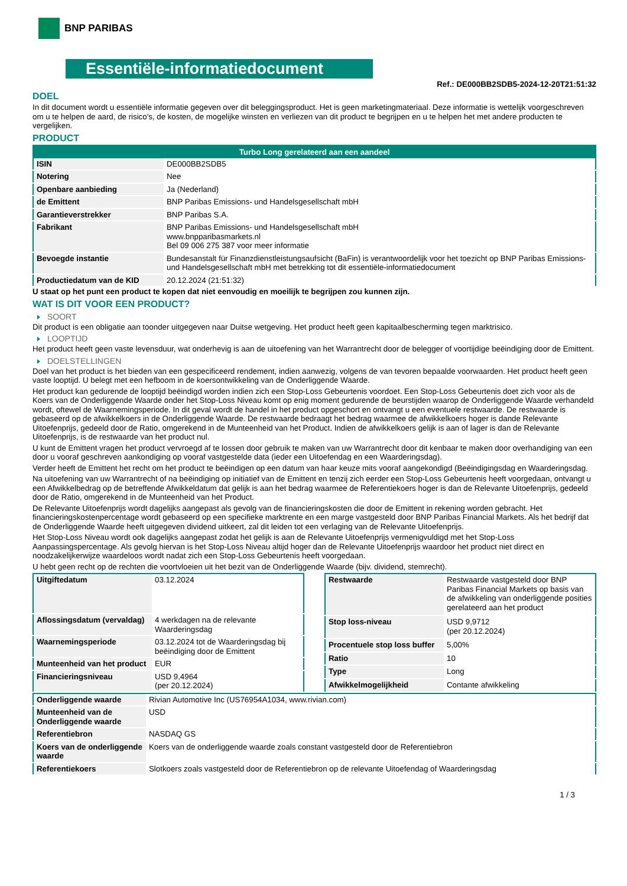BNP PARIBAS
Essentiële-informatiedocument
Ref.: DE000BB2SDB5-2024-12-20T21:51:32
DOEL
In dit document wordt u essentiële informatie gegeven over dit beleggingsproduct. Het is geen marketingmateriaal. Deze informatie is wettelijk voorgeschreven om u te helpen de aard, de risico's, de kosten, de mogelijke winsten en verliezen van dit product te begrijpen en u te helpen het met andere producten te vergelijken.
PRODUCT
| Turbo Long gerelateerd aan een aandeel | |
| --- | --- |
| ISIN | DE000BB2SDB5 |
| Notering | Nee |
| Openbare aanbieding | Ja (Nederland) |
| de Emittent | BNP Paribas Emissions- und Handelsgesellschaft mbH |
| Garantieverstrekker | BNP Paribas S.A. |
| Fabrikant | BNP Paribas Emissions- und Handelsgesellschaft mbH www.bnpparibasmarkets.nl Bel 09 006 275 387 voor meer informatie |
| Bevoegde instantie | Bundesanstalt für Finanzdienstleistungsaufsicht (BaFin) is verantwoordelijk voor het toezicht op BNP Paribas Emissions- und Handelsgesellschaft mbH met betrekking tot dit essentiële-informatiedocument |
| Productiedatum van de KID | 20.12.2024 (21:51:32) |
U staat op het punt een product te kopen dat niet eenvoudig en moeilijk te begrijpen zou kunnen zijn.
WAT IS DIT VOOR EEN PRODUCT?
SOORT
Dit product is een obligatie aan toonder uitgegeven naar Duitse wetgeving. Het product heeft geen kapitaalbescherming tegen marktrisico.
LOOPTIJD
Het product heeft geen vaste levensduur, wat onderhevig is aan de uitoefening van het Warrantrecht door de belegger of voortijdige beëindiging door de Emittent.
DOELSTELLINGEN
Doel van het product is het bieden van een gespecificeerd rendement, indien aanwezig, volgens de van tevoren bepaalde voorwaarden. Het product heeft geen vaste looptijd. U belegt met een hefboom in de koersontwikkeling van de Onderliggende Waarde.
Het product kan gedurende de looptijd beëindigd worden indien zich een Stop-Loss Gebeurtenis voordoet. Een Stop-Loss Gebeurtenis doet zich voor als de Koers van de Onderliggende Waarde onder het Stop-Loss Niveau komt op enig moment gedurende de beurstijden waarop de Onderliggende Waarde verhandeld wordt, oftewel de Waarnemingsperiode. In dit geval wordt de handel in het product opgeschort en ontvangt u een eventuele restwaarde. De restwaarde is gebaseerd op de afwikkelkoers in de Onderliggende Waarde. De restwaarde bedraagt het bedrag waarmee de afwikkelkoers hoger is dande Relevante Uitoefenprijs, gedeeld door de Ratio, omgerekend in de Munteenheid van het Product. Indien de afwikkelkoers gelijk is aan of lager is dan de Relevante Uitoefenprijs, is de restwaarde van het product nul.
U kunt de Emittent vragen het product vervroegd af te lossen door gebruik te maken van uw Warrantrecht door dit kenbaar te maken door overhandiging van een door u vooraf geschreven aankondiging op vooraf vastgestelde data (ieder een Uitoefendag en een Waarderingsdag).
Verder heeft de Emittent het recht om het product te beëindigen op een datum van haar keuze mits vooraf aangekondigd (Beëindigingsdag en Waarderingsdag.
Na uitoefening van uw Warrantrecht of na beëindiging op initiatief van de Emittent en tenzij zich eerder een Stop-Loss Gebeurtenis heeft voorgedaan, ontvangt u een Afwikkelbedrag op de betreffende Afwikkeldatum dat gelijk is aan het bedrag waarmee de Referentiekoers hoger is dan de Relevante Uitoefenprijs, gedeeld door de Ratio, omgerekend in de Munteenheid van het Product.
De Relevante Uitoefenprijs wordt dagelijks aangepast als gevolg van de financieringskosten die door de Emittent in rekening worden gebracht. Het financieringskostenpercentage wordt gebaseerd op een specifieke marktrente en een marge vastgesteld door BNP Paribas Financial Markets. Als het bedrijf dat de Onderliggende Waarde heeft uitgegeven dividend uitkeert, zal dit leiden tot een verlaging van de Relevante Uitoefenprijs.
Het Stop-Loss Niveau wordt ook dagelijks aangepast zodat het gelijk is aan de Relevante Uitoefenprijs vermenigvuldigd met het Stop-Loss Aanpassingspercentage. Als gevolg hiervan is het Stop-Loss Niveau altijd hoger dan de Relevante Uitoefenprijs waardoor het product niet direct en noodzakelijkerwijze waardeloos wordt nadat zich een Stop-Loss Gebeurtenis heeft voorgedaan.
U hebt geen recht op de rechten die voortvloeien uit het bezit van de Onderliggende Waarde (bijv. dividend, stemrecht).
| Uitgiftedatum | 03.12.2024 |
| Aflossingsdatum (vervaldag) | 4 werkdagen na de relevante Waarderingsdag |
| Waarnemingsperiode | 03.12.2024 tot de Waarderingsdag bij beëindiging door de Emittent |
| Munteenheid van het product | EUR |
| Financieringsniveau | USD 9,4964 (per 20.12.2024) |
| Restwaarde | Restwaarde vastgesteld door BNP Paribas Financial Markets op basis van de afwikkeling van onderliggende posities gerelateerd aan het product |
| Stop loss-niveau | USD 9,9712 (per 20.12.2024) |
| Procentuele stop loss buffer | 5,00% |
| Ratio | 10 |
| Type | Long |
| Afwikkelmogelijkheid | Contante afwikkeling |
| Onderliggende waarde | Rivian Automotive Inc (US76954A1034, www.rivian.com) |
| Munteenheid van de Onderliggende waarde | USD |
| Referentiebron | NASDAQ GS |
| Koers van de onderliggende waarde | Koers van de onderliggende waarde zoals constant vastgesteld door de Referentiebron |
| Referentiekoers | Slotkoers zoals vastgesteld door de Referentiebron op de relevante Uitoefendag of Waarderingsdag |
1 / 3